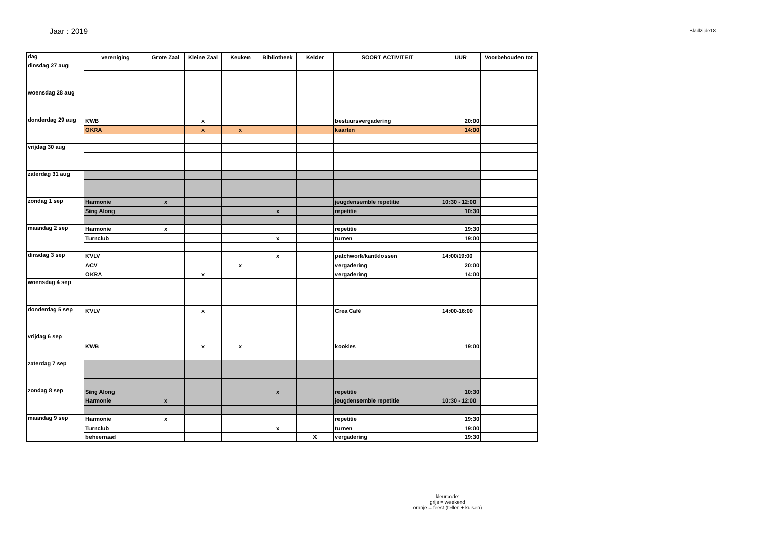Jaar : 2019
Bladzijde18
| dag | vereniging | Grote Zaal | Kleine Zaal | Keuken | Bibliotheek | Kelder | SOORT ACTIVITEIT | UUR | Voorbehouden tot |
| --- | --- | --- | --- | --- | --- | --- | --- | --- | --- |
| dinsdag 27 aug | | | | | | | | | |
| woensdag 28 aug | | | | | | | | | |
| donderdag 29 aug | KWB | | x | | | | bestuursvergadering | 20:00 | |
| | OKRA | | x | x | | | kaarten | 14:00 | |
| vrijdag 30 aug | | | | | | | | | |
| zaterdag 31 aug | | | | | | | | | |
| zondag 1 sep | Harmonie | x | | | | | jeugdensemble repetitie | 10:30 - 12:00 | |
| | Sing Along | | | | x | | repetitie | 10:30 | |
| maandag 2 sep | Harmonie | x | | | | | repetitie | 19:30 | |
| | Turnclub | | | | x | | turnen | 19:00 | |
| dinsdag 3 sep | KVLV | | | | x | | patchwork/kantklossen | 14:00/19:00 | |
| | ACV | | | x | | | vergadering | 20:00 | |
| | OKRA | | x | | | | vergadering | 14:00 | |
| woensdag 4 sep | | | | | | | | | |
| donderdag 5 sep | KVLV | | x | | | | Crea Café | 14:00-16:00 | |
| vrijdag 6 sep | | | | | | | | | |
| | KWB | | x | x | | | kookles | 19:00 | |
| zaterdag 7 sep | | | | | | | | | |
| zondag 8 sep | Sing Along | | | | x | | repetitie | 10:30 | |
| | Harmonie | x | | | | | jeugdensemble repetitie | 10:30 - 12:00 | |
| maandag 9 sep | Harmonie | x | | | | | repetitie | 19:30 | |
| | Turnclub | | | | x | | turnen | 19:00 | |
| | beheerraad | | | | | X | vergadering | 19:30 | |
kleurcode:
grijs = weekend
oranje = feest (tellen + kuisen)